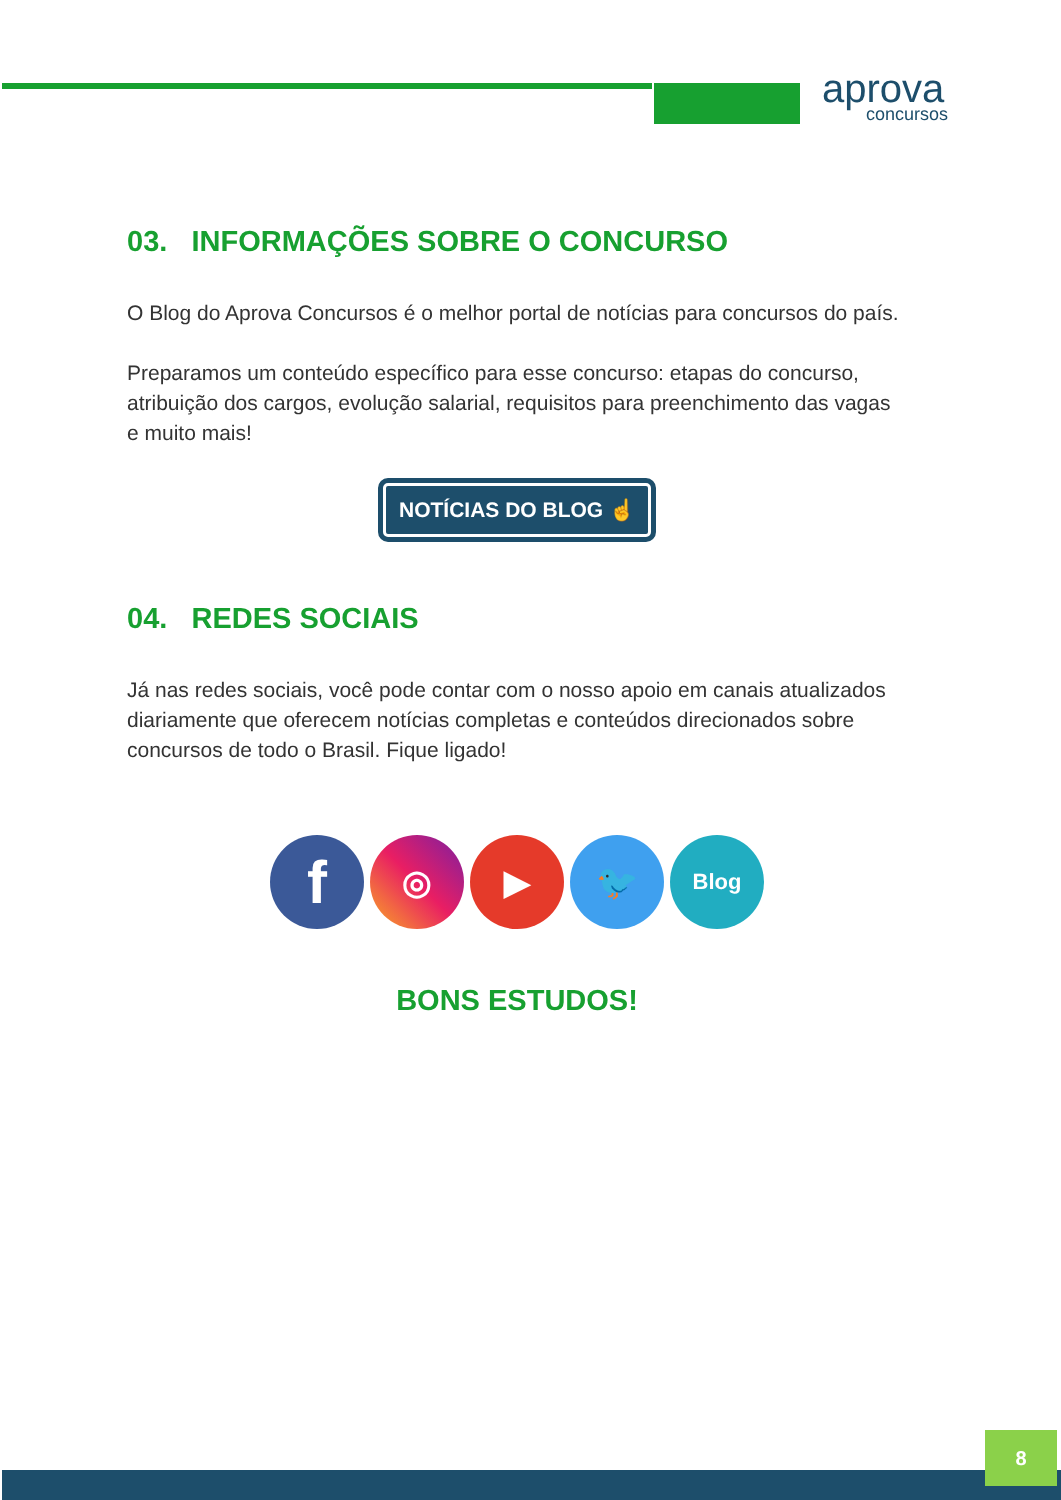aprova
concursos
03. INFORMAÇÕES SOBRE O CONCURSO
O Blog do Aprova Concursos é o melhor portal de notícias para concursos do país.
Preparamos um conteúdo específico para esse concurso: etapas do concurso, atribuição dos cargos, evolução salarial, requisitos para preenchimento das vagas e muito mais!
NOTÍCIAS DO BLOG ☝
04. REDES SOCIAIS
Já nas redes sociais, você pode contar com o nosso apoio em canais atualizados diariamente que oferecem notícias completas e conteúdos direcionados sobre concursos de todo o Brasil. Fique ligado!
f
◎ ▶ 🐦
Blog
BONS ESTUDOS!
8